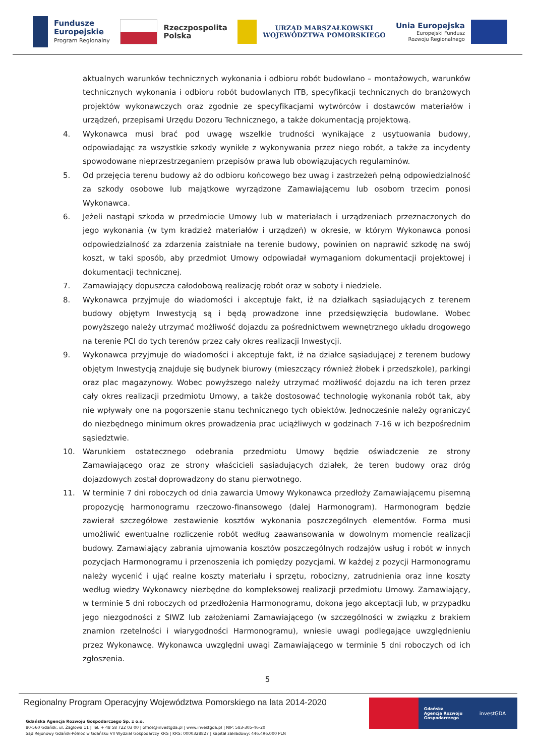Fundusze
Europejskie
Program Regionalny
Rzeczpospolita
Polska
URZĄD MARSZAŁKOWSKI
WOJEWÓDZTWA POMORSKIEGO
Unia Europejska
Europejski Fundusz
Rozwoju Regionalnego
aktualnych warunków technicznych wykonania i odbioru robót budowlano – montażowych, warunków technicznych wykonania i odbioru robót budowlanych ITB, specyfikacji technicznych do branżowych projektów wykonawczych oraz zgodnie ze specyfikacjami wytwórców i dostawców materiałów i urządzeń, przepisami Urzędu Dozoru Technicznego, a także dokumentacją projektową.
4. Wykonawca musi brać pod uwagę wszelkie trudności wynikające z usytuowania budowy, odpowiadając za wszystkie szkody wynikłe z wykonywania przez niego robót, a także za incydenty spowodowane nieprzestrzeganiem przepisów prawa lub obowiązujących regulaminów.
5. Od przejęcia terenu budowy aż do odbioru końcowego bez uwag i zastrzeżeń pełną odpowiedzialność za szkody osobowe lub majątkowe wyrządzone Zamawiającemu lub osobom trzecim ponosi Wykonawca.
6. Jeżeli nastąpi szkoda w przedmiocie Umowy lub w materiałach i urządzeniach przeznaczonych do jego wykonania (w tym kradzież materiałów i urządzeń) w okresie, w którym Wykonawca ponosi odpowiedzialność za zdarzenia zaistniałe na terenie budowy, powinien on naprawić szkodę na swój koszt, w taki sposób, aby przedmiot Umowy odpowiadał wymaganiom dokumentacji projektowej i dokumentacji technicznej.
7. Zamawiający dopuszcza całodobową realizację robót oraz w soboty i niedziele.
8. Wykonawca przyjmuje do wiadomości i akceptuje fakt, iż na działkach sąsiadujących z terenem budowy objętym Inwestycją są i będą prowadzone inne przedsięwzięcia budowlane. Wobec powyższego należy utrzymać możliwość dojazdu za pośrednictwem wewnętrznego układu drogowego na terenie PCI do tych terenów przez cały okres realizacji Inwestycji.
9. Wykonawca przyjmuje do wiadomości i akceptuje fakt, iż na działce sąsiadującej z terenem budowy objętym Inwestycją znajduje się budynek biurowy (mieszczący również żłobek i przedszkole), parkingi oraz plac magazynowy. Wobec powyższego należy utrzymać możliwość dojazdu na ich teren przez cały okres realizacji przedmiotu Umowy, a także dostosować technologię wykonania robót tak, aby nie wpływały one na pogorszenie stanu technicznego tych obiektów. Jednocześnie należy ograniczyć do niezbędnego minimum okres prowadzenia prac uciążliwych w godzinach 7-16 w ich bezpośrednim sąsiedztwie.
10. Warunkiem ostatecznego odebrania przedmiotu Umowy będzie oświadczenie ze strony Zamawiającego oraz ze strony właścicieli sąsiadujących działek, że teren budowy oraz dróg dojazdowych został doprowadzony do stanu pierwotnego.
11. W terminie 7 dni roboczych od dnia zawarcia Umowy Wykonawca przedłoży Zamawiającemu pisemną propozycję harmonogramu rzeczowo-finansowego (dalej Harmonogram). Harmonogram będzie zawierał szczegółowe zestawienie kosztów wykonania poszczególnych elementów. Forma musi umożliwić ewentualne rozliczenie robót według zaawansowania w dowolnym momencie realizacji budowy. Zamawiający zabrania ujmowania kosztów poszczególnych rodzajów usług i robót w innych pozycjach Harmonogramu i przenoszenia ich pomiędzy pozycjami. W każdej z pozycji Harmonogramu należy wycenić i ująć realne koszty materiału i sprzętu, robocizny, zatrudnienia oraz inne koszty według wiedzy Wykonawcy niezbędne do kompleksowej realizacji przedmiotu Umowy. Zamawiający, w terminie 5 dni roboczych od przedłożenia Harmonogramu, dokona jego akceptacji lub, w przypadku jego niezgodności z SIWZ lub założeniami Zamawiającego (w szczególności w związku z brakiem znamion rzetelności i wiarygodności Harmonogramu), wniesie uwagi podlegające uwzględnieniu przez Wykonawcę. Wykonawca uwzględni uwagi Zamawiającego w terminie 5 dni roboczych od ich zgłoszenia.
5
Regionalny Program Operacyjny Województwa Pomorskiego na lata 2014-2020
Gdańska Agencja Rozwoju Gospodarczego Sp. z o.o.
80-560 Gdańsk, ul. Żaglowa 11 | Tel. + 48 58 722 03 00 | office@investgda.pl | www.investgda.pl | NIP: 583-305-46-20
Sąd Rejonowy Gdańsk-Północ w Gdańsku VII Wydział Gospodarczy KRS | KRS: 0000328827 | kapitał zakładowy: 446.496.000 PLN
Gdańska
Agencja Rozwoju
Gospodarczego
investGDA